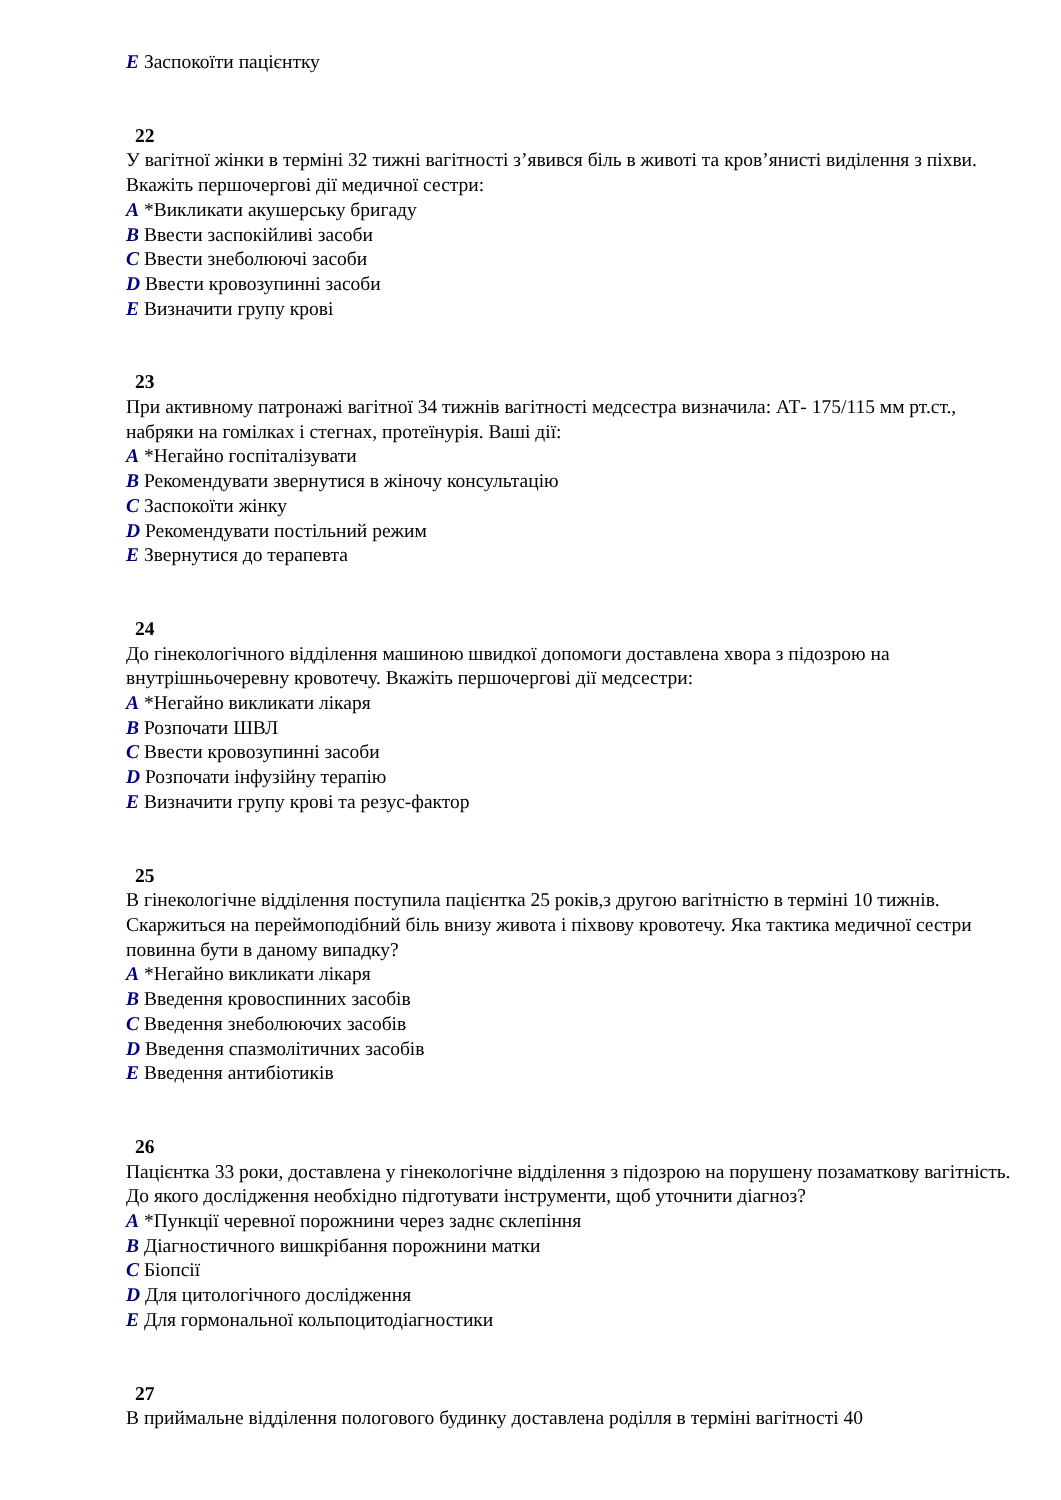E Заспокоїти пацієнтку
22
У вагітної жінки в терміні 32 тижні вагітності з’явився біль в животі та кров’янисті виділення з піхви. Вкажіть першочергові дії медичної сестри:
A *Викликати акушерську бригаду
B Ввести заспокійливі засоби
C Ввести знеболюючі засоби
D Ввести кровозупинні засоби
E Визначити групу крові
23
При активному патронажі вагітної 34 тижнів вагітності медсестра визначила: АТ- 175/115 мм рт.ст., набряки на гомілках і стегнах, протеїнурія. Ваші дії:
A *Негайно госпіталізувати
B Рекомендувати звернутися в жіночу консультацію
C Заспокоїти жінку
D Рекомендувати постільний режим
E Звернутися до терапевта
24
До гінекологічного відділення машиною швидкої допомоги доставлена хвора з підозрою на внутрішньочеревну кровотечу. Вкажіть першочергові дії медсестри:
A *Негайно викликати лікаря
B Розпочати ШВЛ
C Ввести кровозупинні засоби
D Розпочати інфузійну терапію
E Визначити групу крові та резус-фактор
25
В гінекологічне відділення поступила пацієнтка 25 років,з другою вагітністю в терміні 10 тижнів. Скаржиться на переймоподібний біль внизу живота і піхвову кровотечу. Яка тактика медичної сестри повинна бути в даному випадку?
A *Негайно викликати лікаря
B Введення кровоспинних засобів
C Введення знеболюючих засобів
D Введення спазмолітичних засобів
E Введення антибіотиків
26
Пацієнтка 33 роки, доставлена у гінекологічне відділення з підозрою на порушену позаматкову вагітність. До якого дослідження необхідно підготувати інструменти, щоб уточнити діагноз?
A *Пункції черевної порожнини через заднє склепіння
B Діагностичного вишкрібання порожнини матки
C Біопсії
D Для цитологічного дослідження
E Для гормональної кольпоцитодіагностики
27
В приймальне відділення пологового будинку доставлена роділля в терміні вагітності 40